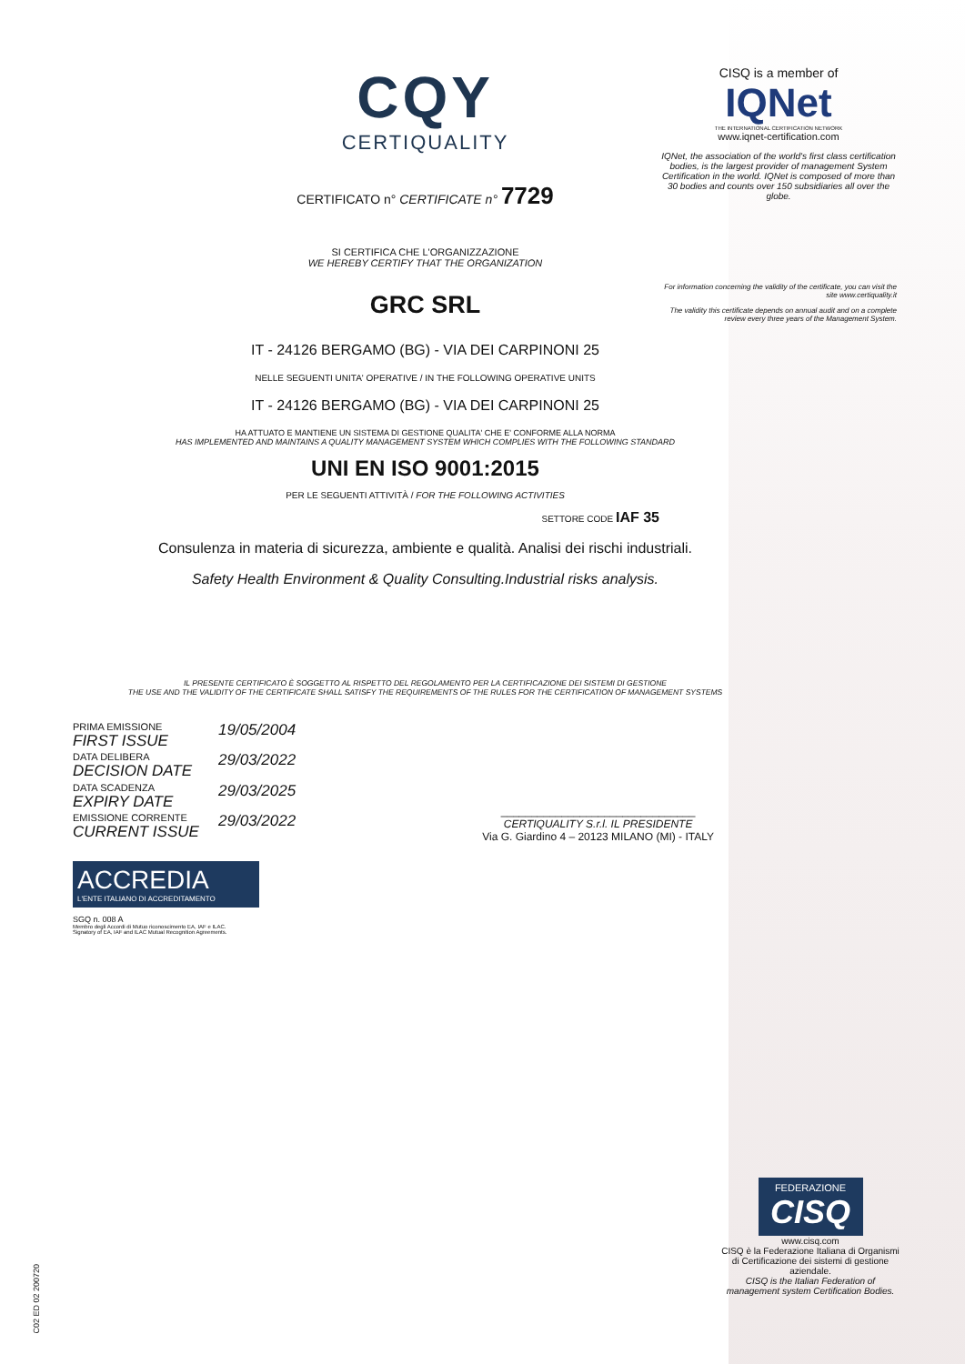CQY
CERTIQUALITY
CERTIFICATO n° CERTIFICATE n° 7729
SI CERTIFICA CHE L'ORGANIZZAZIONE
WE HEREBY CERTIFY THAT THE ORGANIZATION
GRC SRL
IT - 24126 BERGAMO (BG) - VIA DEI CARPINONI 25
NELLE SEGUENTI UNITA' OPERATIVE / IN THE FOLLOWING OPERATIVE UNITS
IT - 24126 BERGAMO (BG) - VIA DEI CARPINONI 25
HA ATTUATO E MANTIENE UN SISTEMA DI GESTIONE QUALITA' CHE E' CONFORME ALLA NORMA
HAS IMPLEMENTED AND MAINTAINS A QUALITY MANAGEMENT SYSTEM WHICH COMPLIES WITH THE FOLLOWING STANDARD
UNI EN ISO 9001:2015
PER LE SEGUENTI ATTIVITÀ / FOR THE FOLLOWING ACTIVITIES
SETTORE CODE IAF 35
Consulenza in materia di sicurezza, ambiente e qualità. Analisi dei rischi industriali.
Safety Health Environment & Quality Consulting.Industrial risks analysis.
IL PRESENTE CERTIFICATO È SOGGETTO AL RISPETTO DEL REGOLAMENTO PER LA CERTIFICAZIONE DEI SISTEMI DI GESTIONE
THE USE AND THE VALIDITY OF THE CERTIFICATE SHALL SATISFY THE REQUIREMENTS OF THE RULES FOR THE CERTIFICATION OF MANAGEMENT SYSTEMS
PRIMA EMISSIONE
FIRST ISSUE
19/05/2004
DATA DELIBERA
DECISION DATE
29/03/2022
DATA SCADENZA
EXPIRY DATE
29/03/2025
EMISSIONE CORRENTE
CURRENT ISSUE
29/03/2022
________________________________
CERTIQUALITY S.r.l. IL PRESIDENTE
Via G. Giardino 4 – 20123 MILANO (MI) - ITALY
ACCREDIA
L'ENTE ITALIANO DI ACCREDITAMENTO
SGQ n. 008 A
Membro degli Accordi di Mutuo riconoscimento EA, IAF e ILAC.
Signatory of EA, IAF and ILAC Mutual Recognition Agreements.
CISQ is a member of
IQNet
THE INTERNATIONAL CERTIFICATION NETWORK
www.iqnet-certification.com
IQNet, the association of the world's first class certification bodies, is the largest provider of management System Certification in the world. IQNet is composed of more than 30 bodies and counts over 150 subsidiaries all over the globe.
For information concerning the validity of the certificate, you can visit the site www.certiquality.it
The validity this certificate depends on annual audit and on a complete review every three years of the Management System.
FEDERAZIONE
CISQ
www.cisq.com
CISQ è la Federazione Italiana di Organismi di Certificazione dei sistemi di gestione aziendale.
CISQ is the Italian Federation of management system Certification Bodies.
C02 ED 02 200720